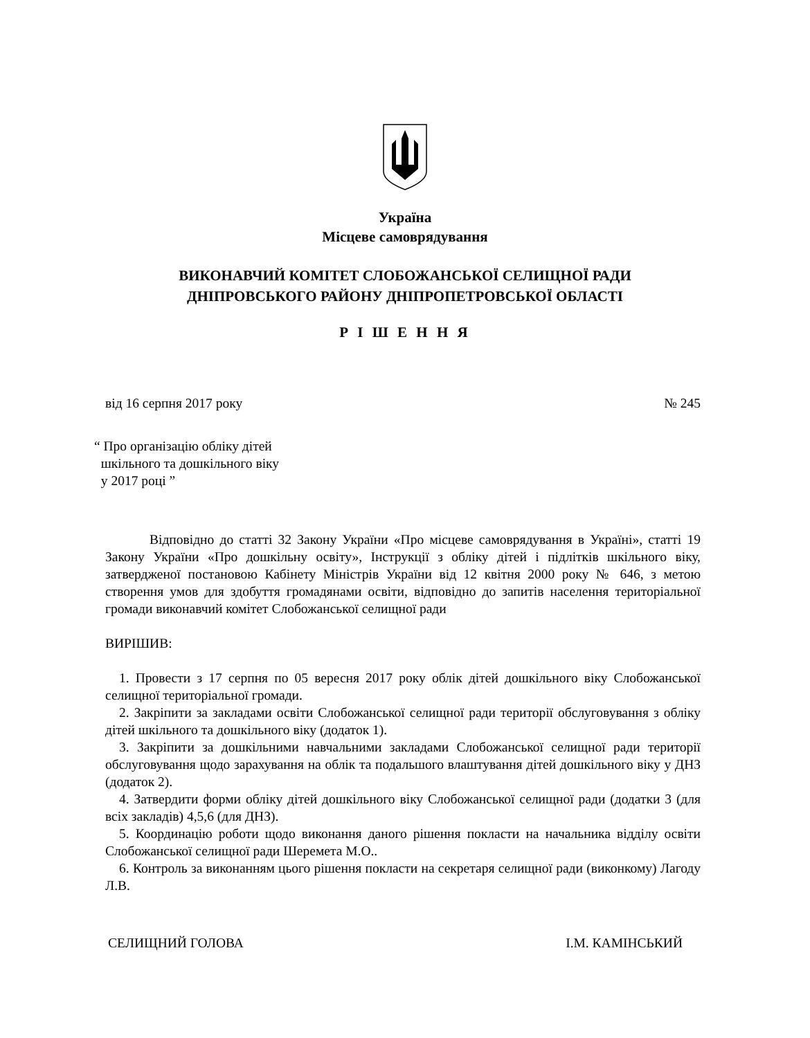Україна
Місцеве самоврядування
ВИКОНАВЧИЙ КОМІТЕТ СЛОБОЖАНСЬКОЇ СЕЛИЩНОЇ РАДИ
ДНІПРОВСЬКОГО РАЙОНУ ДНІПРОПЕТРОВСЬКОЇ ОБЛАСТІ
Р І Ш Е Н Н Я
від 16 серпня 2017 року № 245
“ Про організацію обліку дітей
шкільного та дошкільного віку
у 2017 році ”
Відповідно до статті 32 Закону України «Про місцеве самоврядування в Україні», статті 19 Закону України «Про дошкільну освіту», Інструкції з обліку дітей і підлітків шкільного віку, затвердженої постановою Кабінету Міністрів України від 12 квітня 2000 року № 646, з метою створення умов для здобуття громадянами освіти, відповідно до запитів населення територіальної громади виконавчий комітет Слобожанської селищної ради
ВИРІШИВ:
1. Провести з 17 серпня по 05 вересня 2017 року облік дітей дошкільного віку Слобожанської селищної територіальної громади.
2. Закріпити за закладами освіти Слобожанської селищної ради території обслуговування з обліку дітей шкільного та дошкільного віку (додаток 1).
3. Закріпити за дошкільними навчальними закладами Слобожанської селищної ради території обслуговування щодо зарахування на облік та подальшого влаштування дітей дошкільного віку у ДНЗ (додаток 2).
4. Затвердити форми обліку дітей дошкільного віку Слобожанської селищної ради (додатки 3 (для всіх закладів) 4,5,6 (для ДНЗ).
5. Координацію роботи щодо виконання даного рішення покласти на начальника відділу освіти Слобожанської селищної ради Шеремета М.О..
6. Контроль за виконанням цього рішення покласти на секретаря селищної ради (виконкому) Лагоду Л.В.
СЕЛИЩНИЙ ГОЛОВА І.М. КАМІНСЬКИЙ